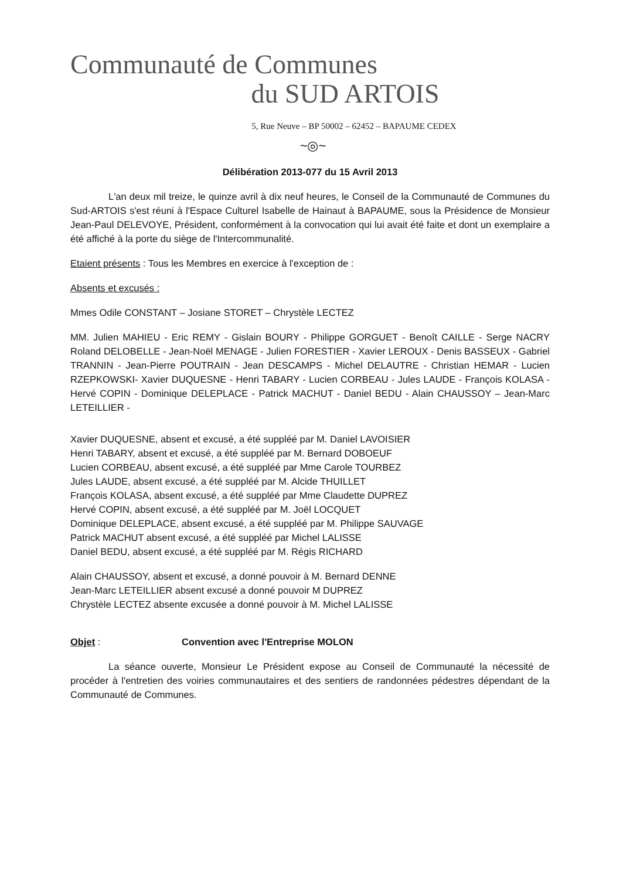Communauté de Communes
du SUD ARTOIS
5, Rue Neuve – BP 50002 – 62452 – BAPAUME CEDEX
~◎~
Délibération 2013-077 du 15 Avril 2013
L'an deux mil treize, le quinze avril à dix neuf heures, le Conseil de la Communauté de Communes du Sud-ARTOIS s'est réuni à l'Espace Culturel Isabelle de Hainaut à BAPAUME, sous la Présidence de Monsieur Jean-Paul DELEVOYE, Président, conformément à la convocation qui lui avait été faite et dont un exemplaire a été affiché à la porte du siège de l'Intercommunalité.
Etaient présents : Tous les Membres en exercice à l'exception de :
Absents et excusés :
Mmes Odile CONSTANT – Josiane STORET – Chrystèle LECTEZ
MM. Julien MAHIEU - Eric REMY - Gislain BOURY - Philippe GORGUET - Benoît CAILLE - Serge NACRY Roland DELOBELLE - Jean-Noël MENAGE - Julien FORESTIER - Xavier LEROUX - Denis BASSEUX - Gabriel TRANNIN - Jean-Pierre POUTRAIN - Jean DESCAMPS - Michel DELAUTRE - Christian HEMAR - Lucien RZEPKOWSKI- Xavier DUQUESNE - Henri TABARY - Lucien CORBEAU - Jules LAUDE - François KOLASA - Hervé COPIN - Dominique DELEPLACE - Patrick MACHUT - Daniel BEDU - Alain CHAUSSOY – Jean-Marc LETEILLIER -
Xavier DUQUESNE, absent et excusé, a été suppléé par M. Daniel LAVOISIER
Henri TABARY, absent et excusé, a été suppléé par M. Bernard DOBOEUF
Lucien CORBEAU, absent excusé, a été suppléé par Mme Carole TOURBEZ
Jules LAUDE, absent excusé, a été suppléé par M. Alcide THUILLET
François KOLASA, absent excusé, a été suppléé par Mme Claudette DUPREZ
Hervé COPIN, absent excusé, a été suppléé par M. Joël LOCQUET
Dominique DELEPLACE, absent excusé, a été suppléé par M. Philippe SAUVAGE
Patrick MACHUT absent excusé, a été suppléé par Michel LALISSE
Daniel BEDU, absent excusé, a été suppléé par M. Régis RICHARD
Alain CHAUSSOY, absent et excusé, a donné pouvoir à M. Bernard DENNE
Jean-Marc LETEILLIER absent excusé a donné pouvoir M DUPREZ
Chrystèle LECTEZ absente excusée a donné pouvoir à M. Michel LALISSE
Objet : Convention avec l'Entreprise MOLON
La séance ouverte, Monsieur Le Président expose au Conseil de Communauté la nécessité de procéder à l'entretien des voiries communautaires et des sentiers de randonnées pédestres dépendant de la Communauté de Communes.